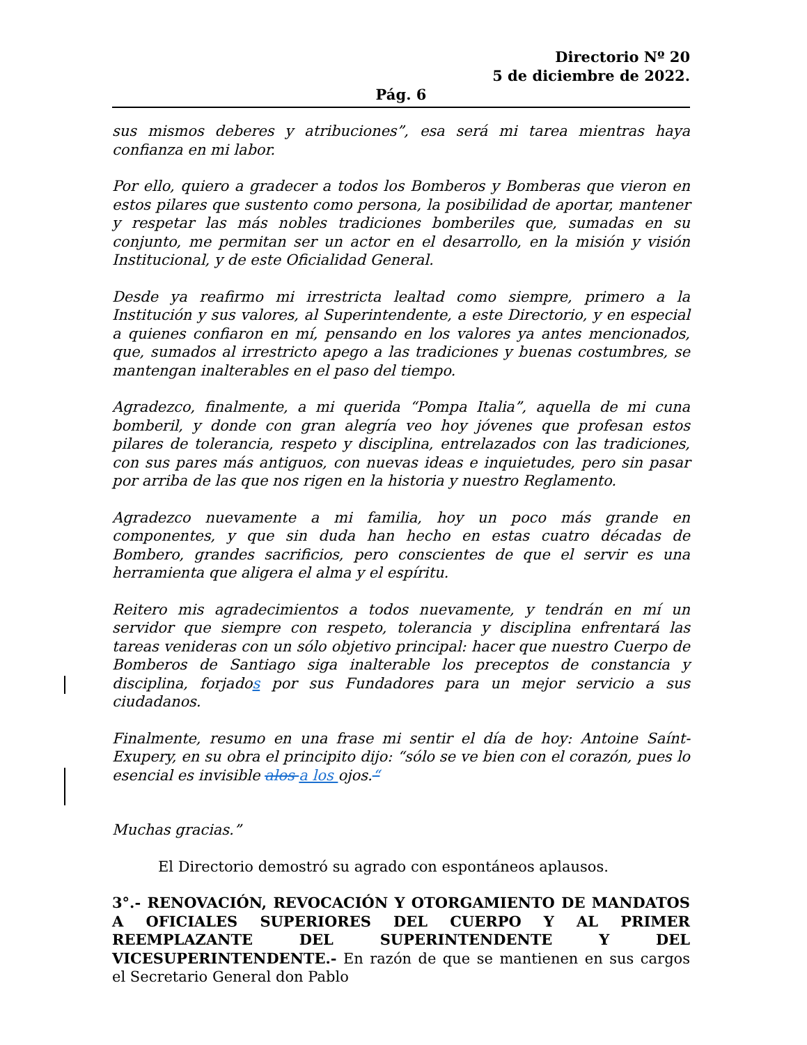Directorio Nº 20
5 de diciembre de 2022.
Pág. 6
sus mismos deberes y atribuciones”, esa será mi tarea mientras haya confianza en mi labor.
Por ello, quiero a gradecer a todos los Bomberos y Bomberas que vieron en estos pilares que sustento como persona, la posibilidad de aportar, mantener y respetar las más nobles tradiciones bomberiles que, sumadas en su conjunto, me permitan ser un actor en el desarrollo, en la misión y visión Institucional, y de este Oficialidad General.
Desde ya reafirmo mi irrestricta lealtad como siempre, primero a la Institución y sus valores, al Superintendente, a este Directorio, y en especial a quienes confiaron en mí, pensando en los valores ya antes mencionados, que, sumados al irrestricto apego a las tradiciones y buenas costumbres, se mantengan inalterables en el paso del tiempo.
Agradezco, finalmente, a mi querida “Pompa Italia”, aquella de mi cuna bomberil, y donde con gran alegría veo hoy jóvenes que profesan estos pilares de tolerancia, respeto y disciplina, entrelazados con las tradiciones, con sus pares más antiguos, con nuevas ideas e inquietudes, pero sin pasar por arriba de las que nos rigen en la historia y nuestro Reglamento.
Agradezco nuevamente a mi familia, hoy un poco más grande en componentes, y que sin duda han hecho en estas cuatro décadas de Bombero, grandes sacrificios, pero conscientes de que el servir es una herramienta que aligera el alma y el espíritu.
Reitero mis agradecimientos a todos nuevamente, y tendrán en mí un servidor que siempre con respeto, tolerancia y disciplina enfrentará las tareas venideras con un sólo objetivo principal: hacer que nuestro Cuerpo de Bomberos de Santiago siga inalterable los preceptos de constancia y disciplina, forjados por sus Fundadores para un mejor servicio a sus ciudadanos.
Finalmente, resumo en una frase mi sentir el día de hoy: Antoine Saínt- Exupery, en su obra el principito dijo: “sólo se ve bien con el corazón, pues lo esencial es invisible alos a los ojos.“
Muchas gracias.”
El Directorio demostró su agrado con espontáneos aplausos.
3°.- RENOVACIÓN, REVOCACIÓN Y OTORGAMIENTO DE MANDATOS A OFICIALES SUPERIORES DEL CUERPO Y AL PRIMER REEMPLAZANTE DEL SUPERINTENDENTE Y DEL VICESUPERINTENDENTE.- En razón de que se mantienen en sus cargos el Secretario General don Pablo